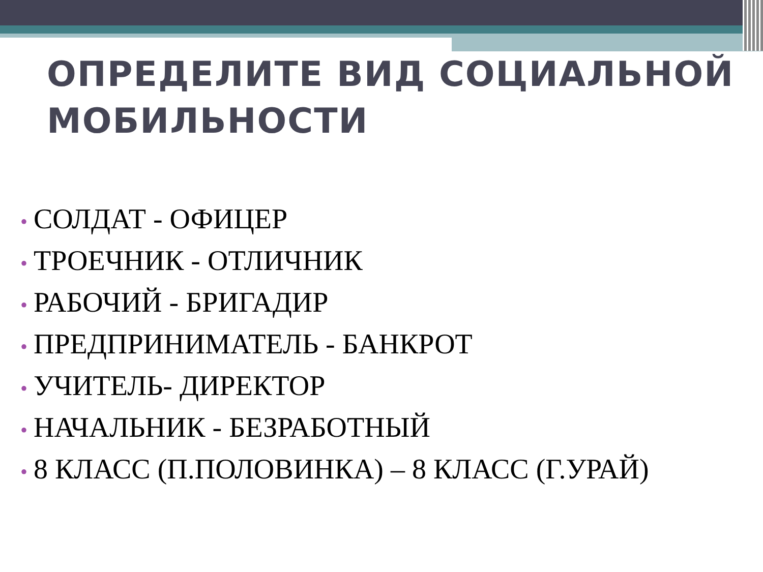ОПРЕДЕЛИТЕ ВИД СОЦИАЛЬНОЙ
МОБИЛЬНОСТИ
• СОЛДАТ - ОФИЦЕР
• ТРОЕЧНИК - ОТЛИЧНИК
• РАБОЧИЙ - БРИГАДИР
• ПРЕДПРИНИМАТЕЛЬ - БАНКРОТ
• УЧИТЕЛЬ- ДИРЕКТОР
• НАЧАЛЬНИК - БЕЗРАБОТНЫЙ
• 8 КЛАСС (П.ПОЛОВИНКА) – 8 КЛАСС (Г.УРАЙ)